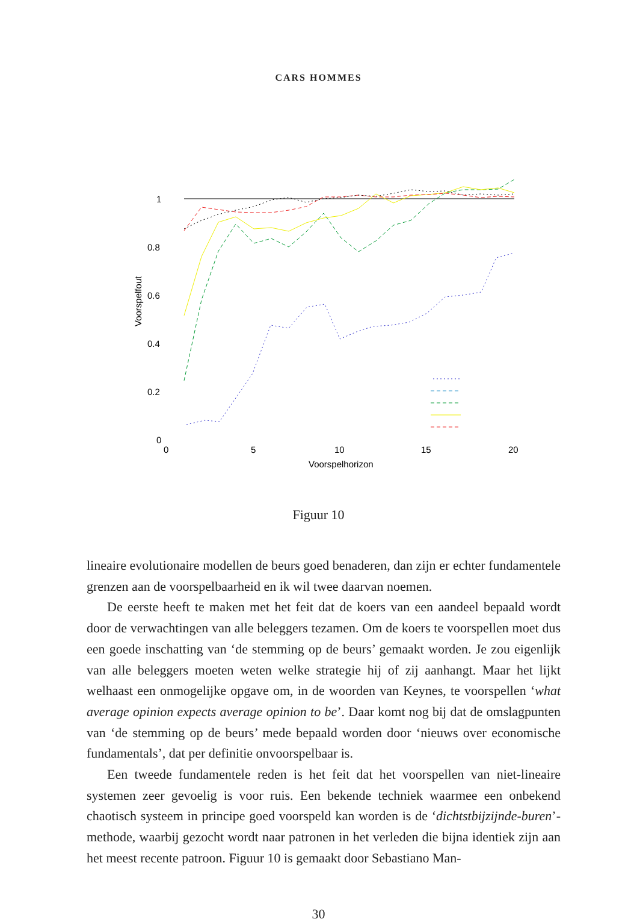CARS HOMMES
1
0.8
0.6
0.4
0.2
0
0
5
10
15
20
Voorspelhorizon
Voorspelfout
Figuur 10
lineaire evolutionaire modellen de beurs goed benaderen, dan zijn er echter fundamentele grenzen aan de voorspelbaarheid en ik wil twee daarvan noemen.
De eerste heeft te maken met het feit dat de koers van een aandeel bepaald wordt door de verwachtingen van alle beleggers tezamen. Om de koers te voorspellen moet dus een goede inschatting van ‘de stemming op de beurs’ gemaakt worden. Je zou eigenlijk van alle beleggers moeten weten welke strategie hij of zij aanhangt. Maar het lijkt welhaast een onmogelijke opgave om, in de woorden van Keynes, te voorspellen ‘what average opinion expects average opinion to be’. Daar komt nog bij dat de omslagpunten van ‘de stemming op de beurs’ mede bepaald worden door ‘nieuws over economische fundamentals’, dat per definitie onvoorspelbaar is.
Een tweede fundamentele reden is het feit dat het voorspellen van niet-lineaire systemen zeer gevoelig is voor ruis. Een bekende techniek waarmee een onbekend chaotisch systeem in principe goed voorspeld kan worden is de ‘dichtstbijzijnde-buren’-methode, waarbij gezocht wordt naar patronen in het verleden die bijna identiek zijn aan het meest recente patroon. Figuur 10 is gemaakt door Sebastiano Man-
30